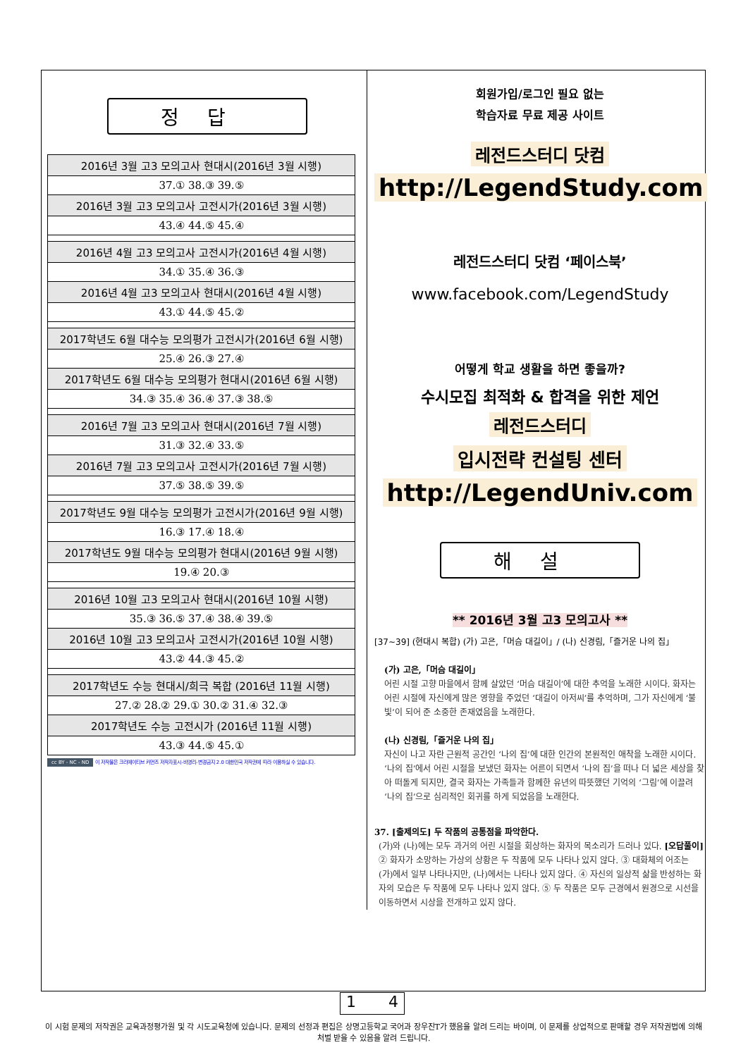정답
| 2016년 3월 고3 모의고사 현대시(2016년 3월 시행) |
| 37.① 38.③ 39.⑤ |
| 2016년 3월 고3 모의고사 고전시가(2016년 3월 시행) |
| 43.④ 44.⑤ 45.④ |
| 2016년 4월 고3 모의고사 고전시가(2016년 4월 시행) |
| 34.① 35.④ 36.③ |
| 2016년 4월 고3 모의고사 현대시(2016년 4월 시행) |
| 43.① 44.⑤ 45.② |
| 2017학년도 6월 대수능 모의평가 고전시가(2016년 6월 시행) |
| 25.④ 26.③ 27.④ |
| 2017학년도 6월 대수능 모의평가 현대시(2016년 6월 시행) |
| 34.③ 35.④ 36.④ 37.③ 38.⑤ |
| 2016년 7월 고3 모의고사 현대시(2016년 7월 시행) |
| 31.③ 32.④ 33.⑤ |
| 2016년 7월 고3 모의고사 고전시가(2016년 7월 시행) |
| 37.⑤ 38.⑤ 39.⑤ |
| 2017학년도 9월 대수능 모의평가 고전시가(2016년 9월 시행) |
| 16.③ 17.④ 18.④ |
| 2017학년도 9월 대수능 모의평가 현대시(2016년 9월 시행) |
| 19.④ 20.③ |
| 2016년 10월 고3 모의고사 현대시(2016년 10월 시행) |
| 35.③ 36.⑤ 37.④ 38.④ 39.⑤ |
| 2016년 10월 고3 모의고사 고전시가(2016년 10월 시행) |
| 43.② 44.③ 45.② |
| 2017학년도 수능 현대시/희극 복합 (2016년 11월 시행) |
| 27.② 28.② 29.① 30.② 31.④ 32.③ |
| 2017학년도 수능 고전시가 (2016년 11월 시행) |
| 43.③ 44.⑤ 45.① |
cc BY - NC - ND 이 저작물은 크리에이티브 커먼즈 저작자표시-비영리-변경금지 2.0 대한민국 저작권에 따라 이용하실 수 있습니다.
회원가입/로그인 필요 없는
학습자료 무료 제공 사이트
레전드스터디 닷컴
http://LegendStudy.com
레전드스터디 닷컴 ‘페이스북’
www.facebook.com/LegendStudy
어떻게 학교 생활을 하면 좋을까?
수시모집 최적화 & 합격을 위한 제언
레전드스터디
입시전략 컨설팅 센터
http://LegendUniv.com
해설
** 2016년 3월 고3 모의고사 **
[37~39] (현대시 복합) (가) 고은,「머슴 대길이」/ (나) 신경림,「즐거운 나의 집」
(가) 고은,「머슴 대길이」
어린 시절 고향 마을에서 함께 살았던 ‘머슴 대길이’에 대한 추억을 노래한 시이다. 화자는 어린 시절에 자신에게 많은 영향을 주었던 ‘대길이 아저씨’를 추억하며, 그가 자신에게 ‘불빛’이 되어 준 소중한 존재였음을 노래한다.
(나) 신경림,「즐거운 나의 집」
자신이 나고 자란 근원적 공간인 ‘나의 집’에 대한 인간의 본원적인 애착을 노래한 시이다. ‘나의 집’에서 어린 시절을 보냈던 화자는 어른이 되면서 ‘나의 집’을 떠나 더 넓은 세상을 찾아 떠돌게 되지만, 결국 화자는 가족들과 함께한 유년의 따뜻했던 기억의 ‘그림’에 이끌려 ‘나의 집’으로 심리적인 회귀를 하게 되었음을 노래한다.
37. [출제의도] 두 작품의 공통점을 파악한다.
(가)와 (나)에는 모두 과거의 어린 시절을 회상하는 화자의 목소리가 드러나 있다. [오답풀이] ② 화자가 소망하는 가상의 상황은 두 작품에 모두 나타나 있지 않다. ③ 대화체의 어조는 (가)에서 일부 나타나지만, (나)에서는 나타나 있지 않다. ④ 자신의 일상적 삶을 반성하는 화자의 모습은 두 작품에 모두 나타나 있지 않다. ⑤ 두 작품은 모두 근경에서 원경으로 시선을 이동하면서 시상을 전개하고 있지 않다.
1 4
이 시험 문제의 저작권은 교육과정평가원 및 각 시도교육청에 있습니다. 문제의 선정과 편집은 상명고등학교 국어과 장우진T가 했음을 알려 드리는 바이며, 이 문제를 상업적으로 판매할 경우 저작권법에 의해 처벌 받을 수 있음을 알려 드립니다.